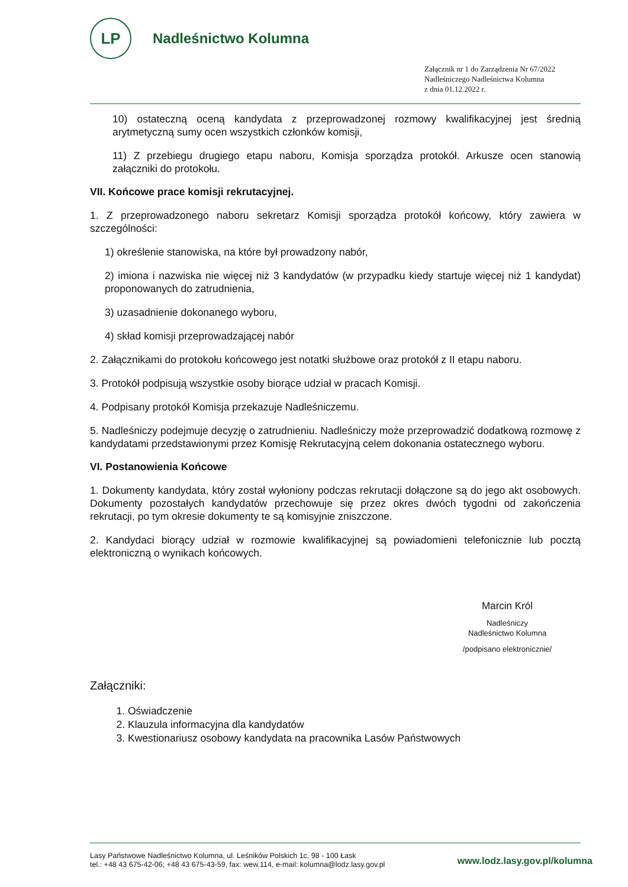LP
Nadleśnictwo Kolumna
Załącznik nr 1 do Zarządzenia Nr 67/2022
Nadleśniczego Nadleśnictwa Kolumna
z dnia 01.12.2022 r.
10) ostateczną oceną kandydata z przeprowadzonej rozmowy kwalifikacyjnej jest średnią arytmetyczną sumy ocen wszystkich członków komisji,
11) Z przebiegu drugiego etapu naboru, Komisja sporządza protokół. Arkusze ocen stanowią załączniki do protokołu.
VII. Końcowe prace komisji rekrutacyjnej.
1. Z przeprowadzonego naboru sekretarz Komisji sporządza protokół końcowy, który zawiera w szczególności:
1) określenie stanowiska, na które był prowadzony nabór,
2) imiona i nazwiska nie więcej niż 3 kandydatów (w przypadku kiedy startuje więcej niż 1 kandydat) proponowanych do zatrudnienia,
3) uzasadnienie dokonanego wyboru,
4) skład komisji przeprowadzającej nabór
2. Załącznikami do protokołu końcowego jest notatki służbowe oraz protokół z II etapu naboru.
3. Protokół podpisują wszystkie osoby biorące udział w pracach Komisji.
4. Podpisany protokół Komisja przekazuje Nadleśniczemu.
5. Nadleśniczy podejmuje decyzję o zatrudnieniu. Nadleśniczy może przeprowadzić dodatkową rozmowę z kandydatami przedstawionymi przez Komisję Rekrutacyjną celem dokonania ostatecznego wyboru.
VI. Postanowienia Końcowe
1. Dokumenty kandydata, który został wyłoniony podczas rekrutacji dołączone są do jego akt osobowych. Dokumenty pozostałych kandydatów przechowuje się przez okres dwóch tygodni od zakończenia rekrutacji, po tym okresie dokumenty te są komisyjnie zniszczone.
2. Kandydaci biorący udział w rozmowie kwalifikacyjnej są powiadomieni telefonicznie lub pocztą elektroniczną o wynikach końcowych.
Marcin Król
Nadleśniczy
Nadleśnictwo Kolumna
/podpisano elektronicznie/
Załączniki:
1. Oświadczenie
2. Klauzula informacyjna dla kandydatów
3. Kwestionariusz osobowy kandydata na pracownika Lasów Państwowych
Lasy Państwowe Nadleśnictwo Kolumna, ul. Leśników Polskich 1c, 98 - 100 Łask
tel.: +48 43 675-42-06; +48 43 675-43-59, fax: wew.114, e-mail: kolumna@lodz.lasy.gov.pl
www.lodz.lasy.gov.pl/kolumna